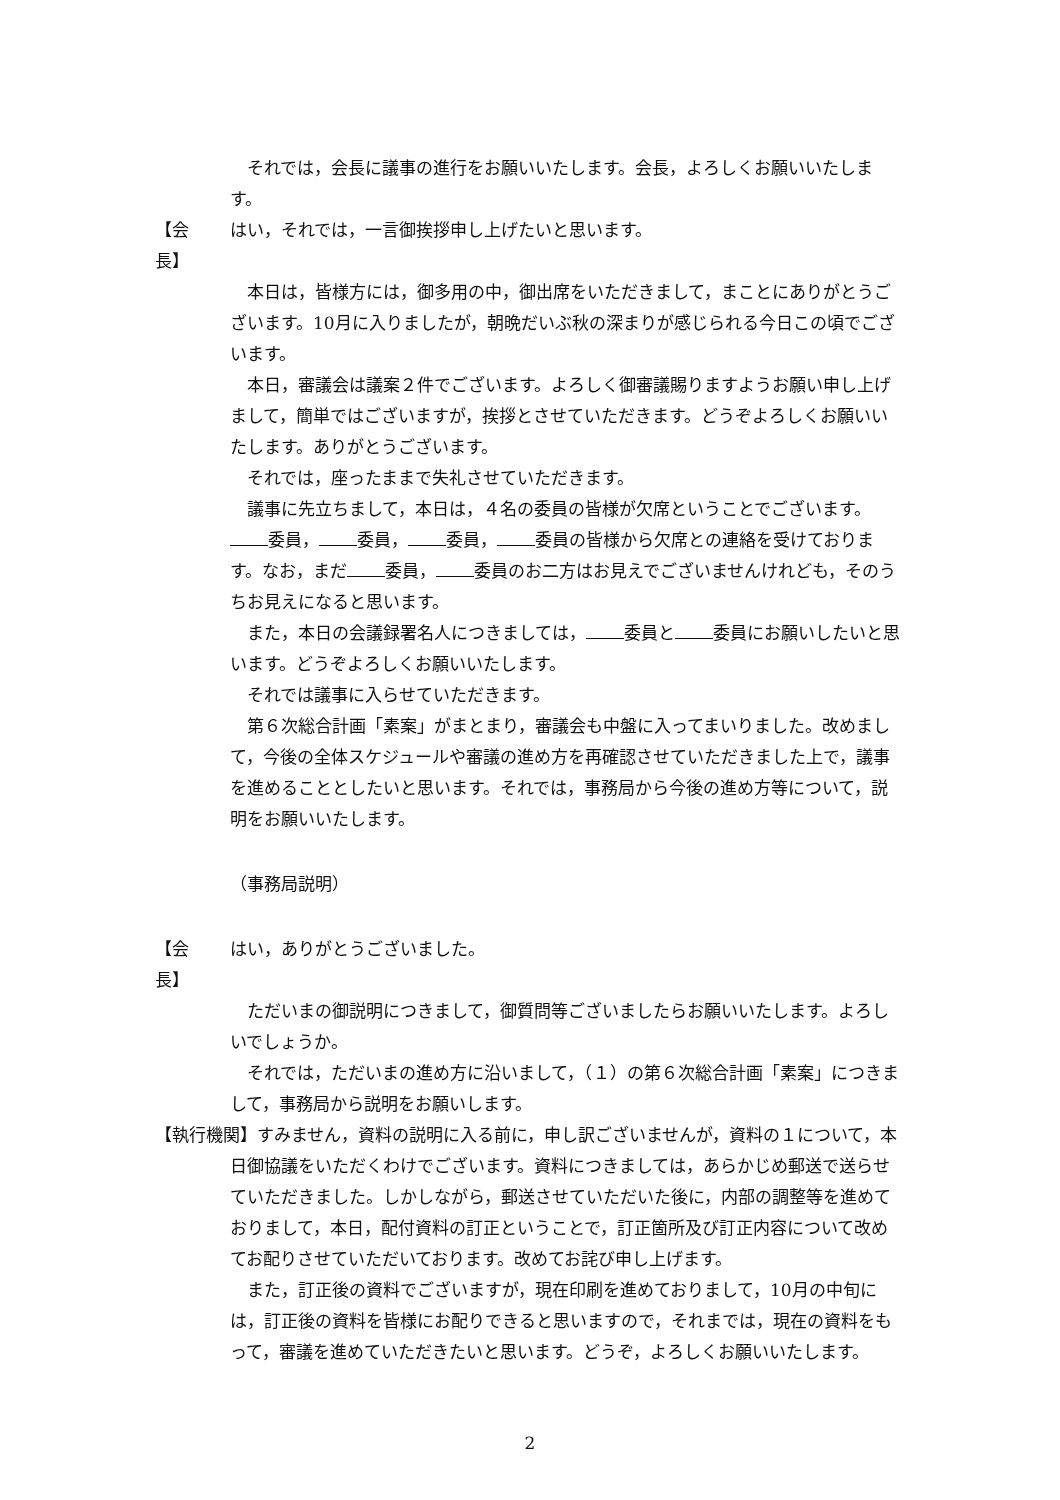それでは，会長に議事の進行をお願いいたします。会長，よろしくお願いいたします。
【会　　長】 はい，それでは，一言御挨拶申し上げたいと思います。
本日は，皆様方には，御多用の中，御出席をいただきまして，まことにありがとうございます。10月に入りましたが，朝晩だいぶ秋の深まりが感じられる今日この頃でございます。
本日，審議会は議案２件でございます。よろしく御審議賜りますようお願い申し上げまして，簡単ではございますが，挨拶とさせていただきます。どうぞよろしくお願いいたします。ありがとうございます。
それでは，座ったままで失礼させていただきます。
議事に先立ちまして，本日は，４名の委員の皆様が欠席ということでございます。 委員， 委員， 委員， 委員の皆様から欠席との連絡を受けております。なお，まだ 委員， 委員のお二方はお見えでございませんけれども，そのうちお見えになると思います。
また，本日の会議録署名人につきましては， 委員と 委員にお願いしたいと思います。どうぞよろしくお願いいたします。
それでは議事に入らせていただきます。
第６次総合計画「素案」がまとまり，審議会も中盤に入ってまいりました。改めまして，今後の全体スケジュールや審議の進め方を再確認させていただきました上で，議事を進めることとしたいと思います。それでは，事務局から今後の進め方等について，説明をお願いいたします。
（事務局説明）
【会　　長】 はい，ありがとうございました。
ただいまの御説明につきまして，御質問等ございましたらお願いいたします。よろしいでしょうか。
それでは，ただいまの進め方に沿いまして，（１）の第６次総合計画「素案」につきまして，事務局から説明をお願いします。
【執行機関】すみません，資料の説明に入る前に，申し訳ございませんが，資料の１について，本日御協議をいただくわけでございます。資料につきましては，あらかじめ郵送で送らせていただきました。しかしながら，郵送させていただいた後に，内部の調整等を進めておりまして，本日，配付資料の訂正ということで，訂正箇所及び訂正内容について改めてお配りさせていただいております。改めてお詫び申し上げます。
また，訂正後の資料でございますが，現在印刷を進めておりまして，10月の中旬には，訂正後の資料を皆様にお配りできると思いますので，それまでは，現在の資料をもって，審議を進めていただきたいと思います。どうぞ，よろしくお願いいたします。
2